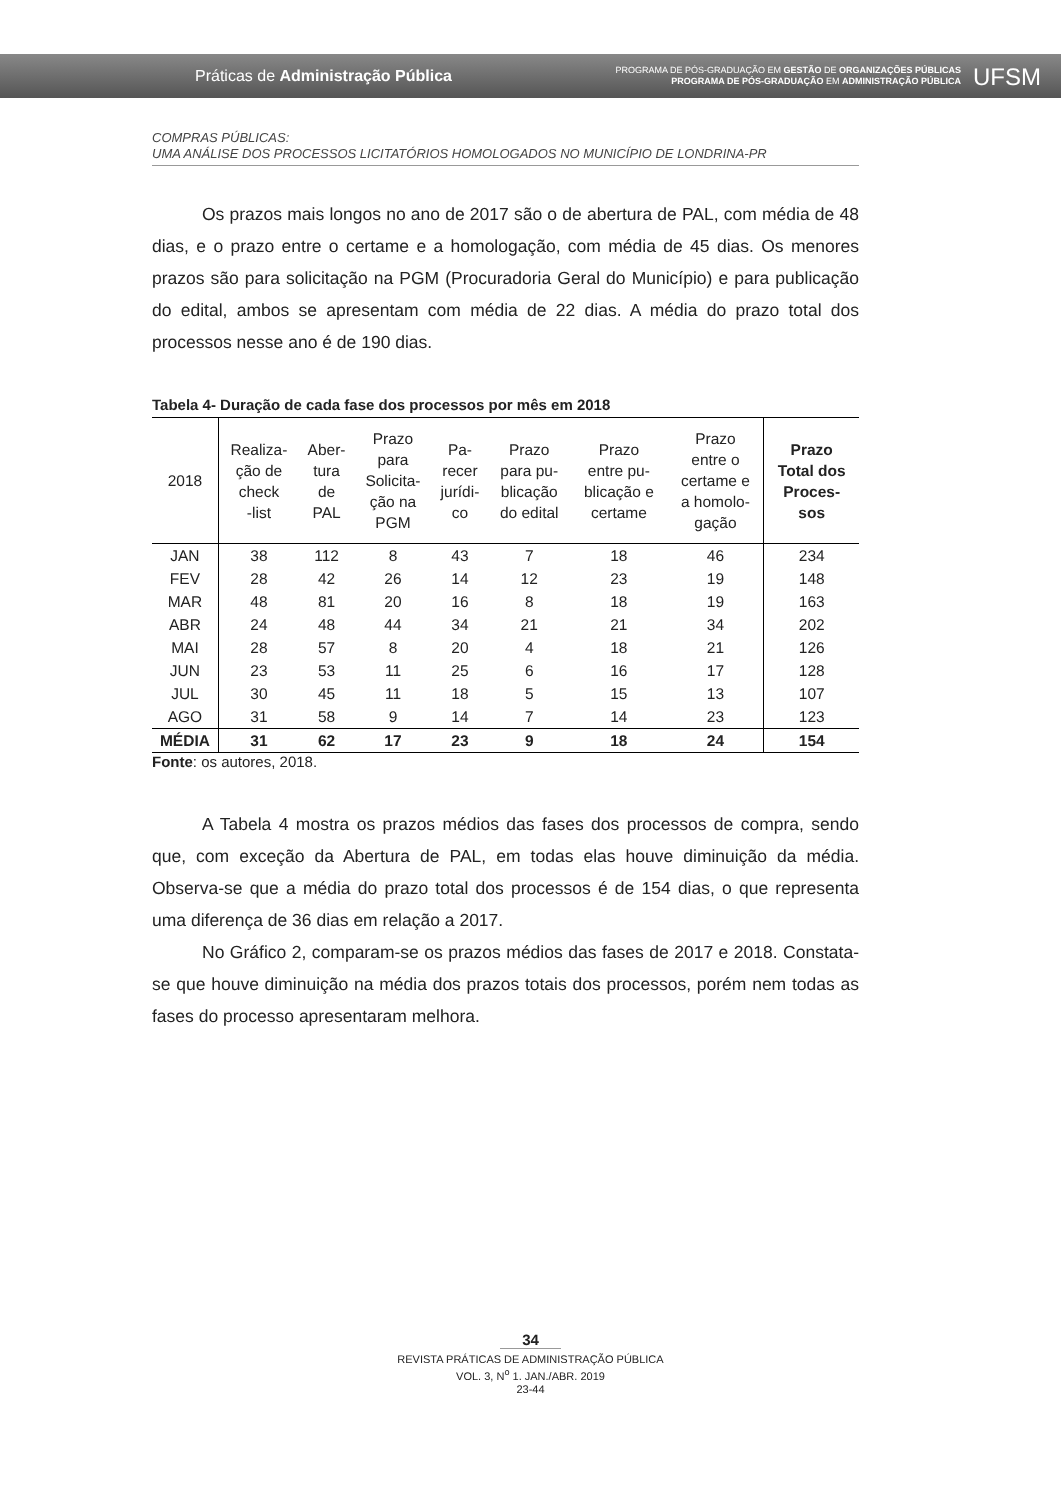Práticas de Administração Pública
PROGRAMA DE PÓS-GRADUAÇÃO EM GESTÃO DE ORGANIZAÇÕES PÚBLICAS
PROGRAMA DE PÓS-GRADUAÇÃO EM ADMINISTRAÇÃO PÚBLICA
UFSM
COMPRAS PÚBLICAS:
UMA ANÁLISE DOS PROCESSOS LICITATÓRIOS HOMOLOGADOS NO MUNICÍPIO DE LONDRINA-PR
Os prazos mais longos no ano de 2017 são o de abertura de PAL, com média de 48 dias, e o prazo entre o certame e a homologação, com média de 45 dias. Os menores prazos são para solicitação na PGM (Procuradoria Geral do Município) e para publicação do edital, ambos se apresentam com média de 22 dias. A média do prazo total dos processos nesse ano é de 190 dias.
Tabela 4- Duração de cada fase dos processos por mês em 2018
| 2018 | Realiza- ção de check -list | Aber- tura de PAL | Prazo para Solicita- ção na PGM | Pa- recer jurídi- co | Prazo para pu- blicação do edital | Prazo entre pu- blicação e certame | Prazo entre o certame e a homolo- gação | Prazo Total dos Proces- sos |
| --- | --- | --- | --- | --- | --- | --- | --- | --- |
| JAN | 38 | 112 | 8 | 43 | 7 | 18 | 46 | 234 |
| FEV | 28 | 42 | 26 | 14 | 12 | 23 | 19 | 148 |
| MAR | 48 | 81 | 20 | 16 | 8 | 18 | 19 | 163 |
| ABR | 24 | 48 | 44 | 34 | 21 | 21 | 34 | 202 |
| MAI | 28 | 57 | 8 | 20 | 4 | 18 | 21 | 126 |
| JUN | 23 | 53 | 11 | 25 | 6 | 16 | 17 | 128 |
| JUL | 30 | 45 | 11 | 18 | 5 | 15 | 13 | 107 |
| AGO | 31 | 58 | 9 | 14 | 7 | 14 | 23 | 123 |
| MÉDIA | 31 | 62 | 17 | 23 | 9 | 18 | 24 | 154 |
Fonte: os autores, 2018.
A Tabela 4 mostra os prazos médios das fases dos processos de compra, sendo que, com exceção da Abertura de PAL, em todas elas houve diminuição da média. Observa-se que a média do prazo total dos processos é de 154 dias, o que representa uma diferença de 36 dias em relação a 2017.
No Gráfico 2, comparam-se os prazos médios das fases de 2017 e 2018. Constata-se que houve diminuição na média dos prazos totais dos processos, porém nem todas as fases do processo apresentaram melhora.
34
REVISTA PRÁTICAS DE ADMINISTRAÇÃO PÚBLICA
VOL. 3, N<sup>o</sup> 1. JAN./ABR. 2019
23-44